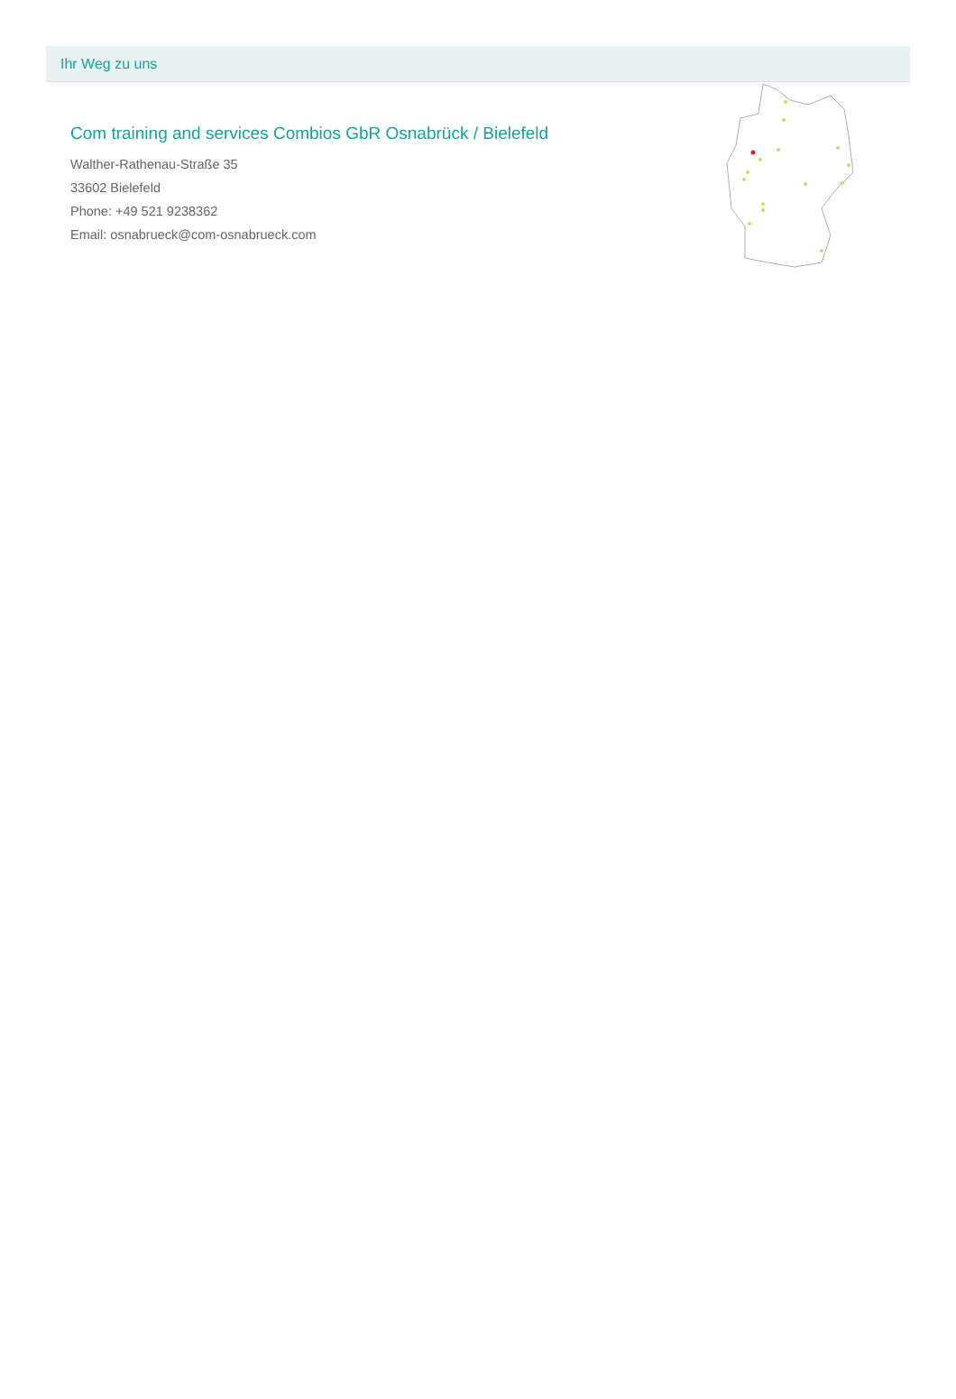Ihr Weg zu uns
Com training and services Combios GbR Osnabrück / Bielefeld
Walther-Rathenau-Straße 35
33602 Bielefeld
Phone: +49 521 9238362
Email: osnabrueck@com-osnabrueck.com